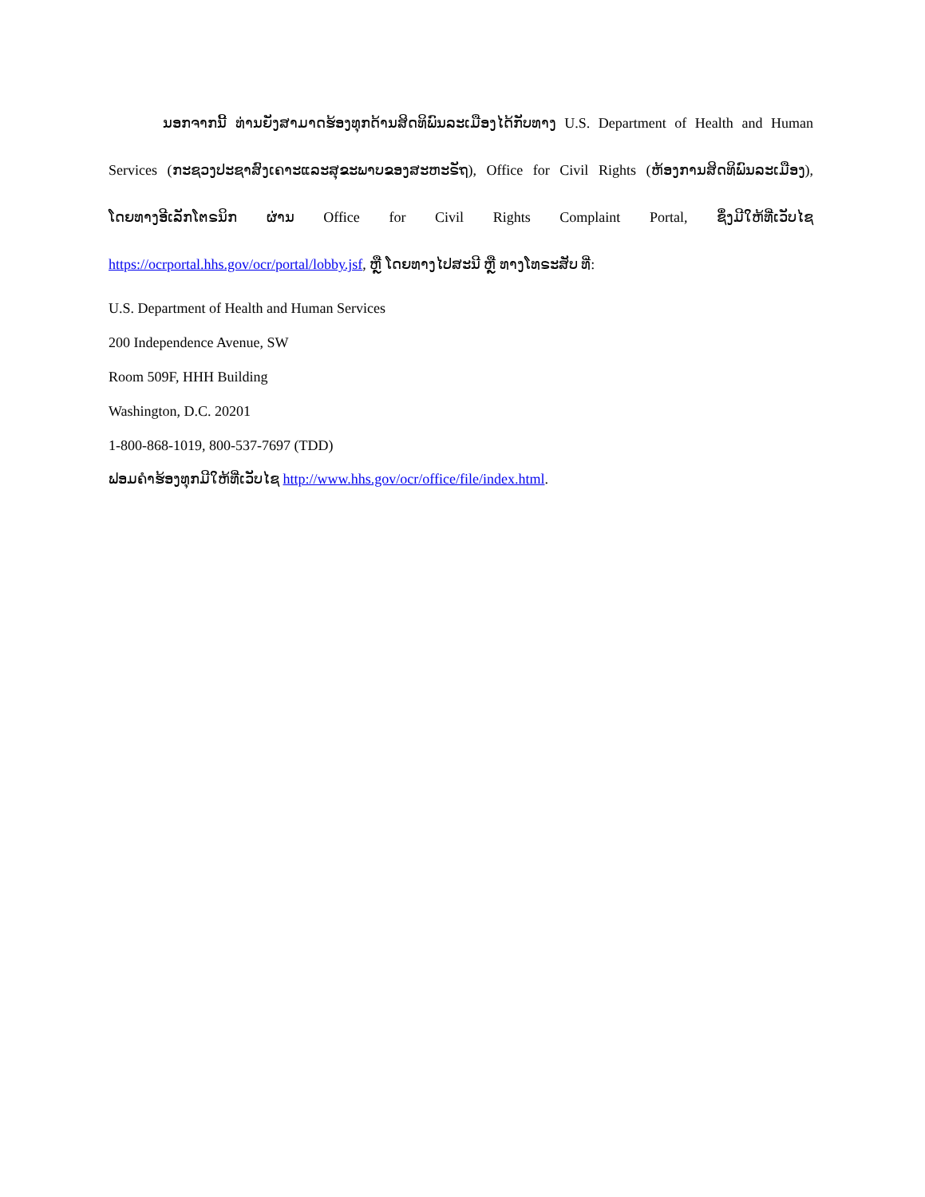ນອກຈາກນີ້ ທ່ານຍັງສາມາດຮ້ອງທຸກດ້ານສິດທິພົນລະເມືອງໄດ້ກັບທາງ U.S. Department of Health and Human Services (ກະຊວງປະຊາສົງເຄາະແລະສຸຂະພາບຂອງສະຫະຣັຖ), Office for Civil Rights (ຫ້ອງການສິດທິພົນລະເມືອງ), ໂດຍທາງອີເລັກໂຕຣນິກ ຜ່ານ Office for Civil Rights Complaint Portal, ຊຶ່ງມີໃຫ້ທີ່ເວັບໄຊ https://ocrportal.hhs.gov/ocr/portal/lobby.jsf, ຫຼື ໂດຍທາງໄປສະນີ ຫຼື ທາງໂທຣະສັບ ທີ່:
U.S. Department of Health and Human Services
200 Independence Avenue, SW
Room 509F, HHH Building
Washington, D.C. 20201
1-800-868-1019, 800-537-7697 (TDD)
ຟອມຄຳຮ້ອງທຸກມີໃຫ້ທີ່ເວັບໄຊ http://www.hhs.gov/ocr/office/file/index.html.